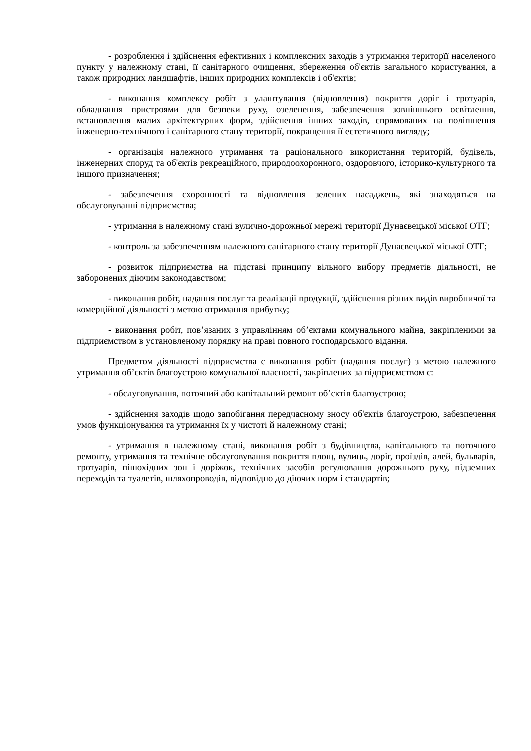- розроблення і здійснення ефективних і комплексних заходів з утримання територїї населеного пункту у належному стані, її санітарного очищення, збереження об'єктів загального користування, а також природних ландшафтів, інших природних комплексів і об'єктів;
- виконання комплексу робіт з улаштування (відновлення) покриття доріг і тротуарів, обладнання пристроями для безпеки руху, озеленення, забезпечення зовнішнього освітлення, встановлення малих архітектурних форм, здійснення інших заходів, спрямованих на поліпшення інженерно-технічного і санітарного стану території, покращення її естетичного вигляду;
- організація належного утримання та раціонального використання територій, будівель, інженерних споруд та об'єктів рекреаційного, природоохоронного, оздоровчого, історико-культурного та іншого призначення;
- забезпечення схоронності та відновлення зелених насаджень, які знаходяться на обслуговуванні підприємства;
- утримання в належному стані вулично-дорожньої мережі території Дунаєвецької міської ОТГ;
- контроль за забезпеченням належного санітарного стану території Дунаєвецької міської ОТГ;
- розвиток підприємства на підставі принципу вільного вибору предметів діяльності, не заборонених діючим законодавством;
- виконання робіт, надання послуг та реалізації продукції, здійснення різних видів виробничої та комерційної діяльності з метою отримання прибутку;
- виконання робіт, пов’язаних з управлінням об’єктами комунального майна, закріпленими за підприємством в установленому порядку на праві повного господарського відання.
Предметом діяльності підприємства є виконання робіт (надання послуг) з метою належного утримання об’єктів благоустрою комунальної власності, закріплених за підприємством є:
- обслуговування, поточний або капітальний ремонт об’єктів благоустрою;
- здійснення заходів щодо запобігання передчасному зносу об'єктів благоустрою, забезпечення умов функціонування та утримання їх у чистоті й належному стані;
- утримання в належному стані, виконання робіт з будівництва, капітального та поточного ремонту, утримання та технічне обслуговування покриття площ, вулиць, доріг, проїздів, алей, бульварів, тротуарів, пішохідних зон і доріжок, технічних засобів регулювання дорожнього руху, підземних переходів та туалетів, шляхопроводів, відповідно до діючих норм і стандартів;